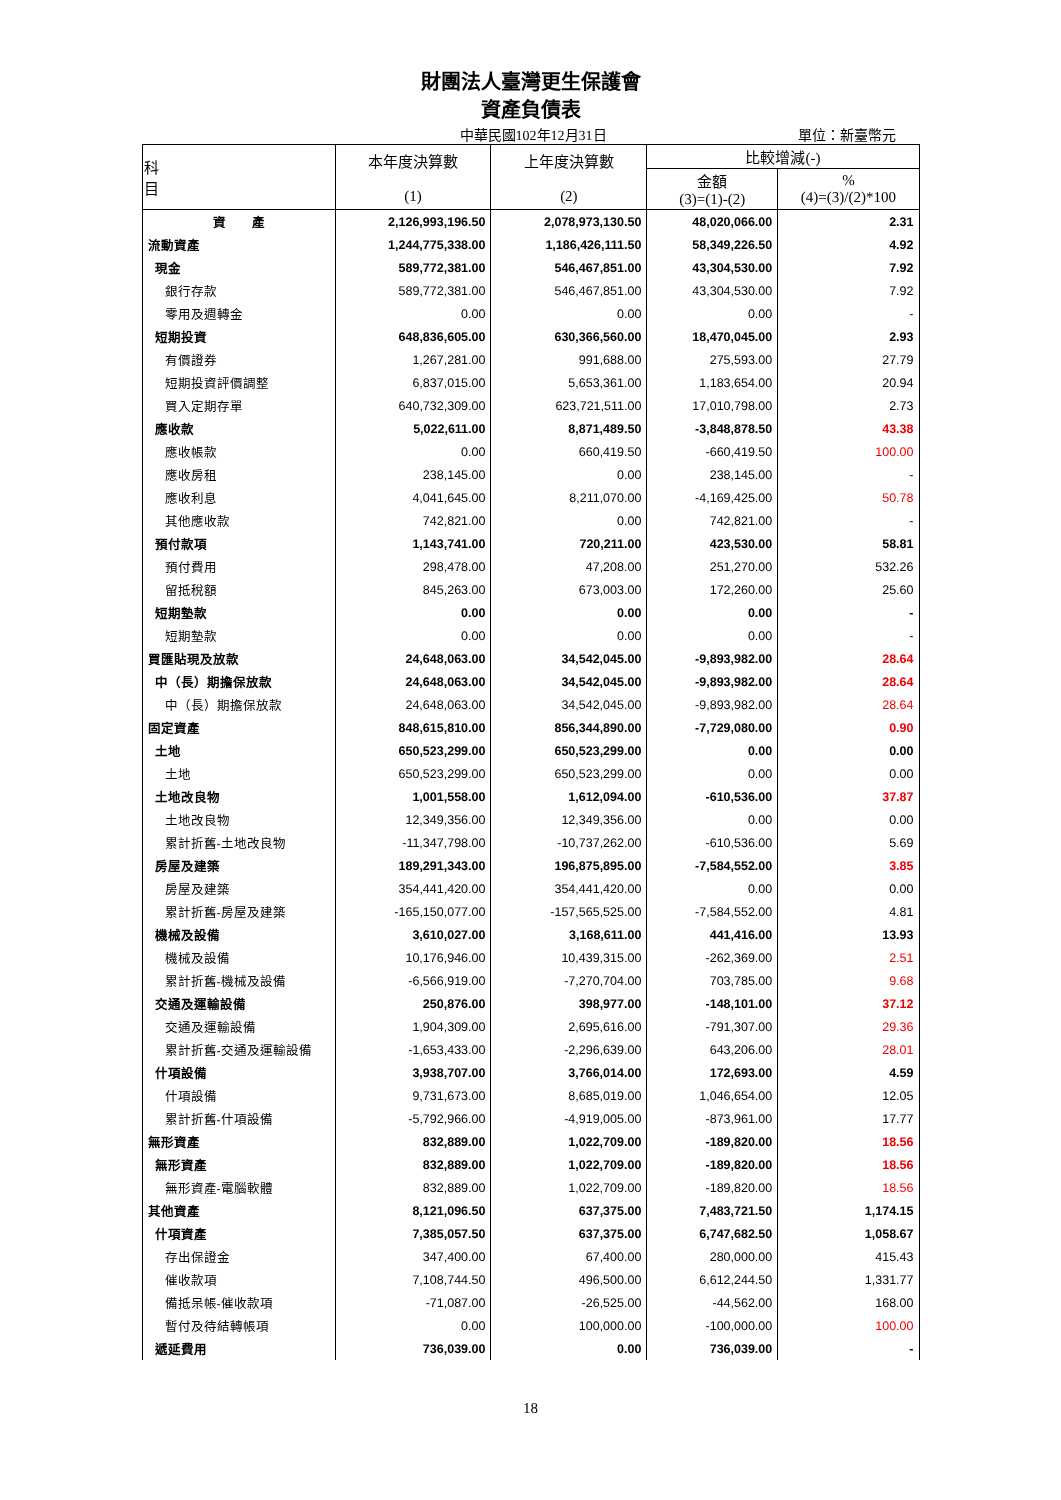財團法人臺灣更生保護會
資產負債表
中華民國102年12月31日 單位：新臺幣元
| 科 目 | 本年度決算數 (1) | 上年度決算數 (2) | 比較增減(-) | |
| --- | --- | --- | --- | --- |
| | | | 金額 (3)=(1)-(2) | % (4)=(3)/(2)*100 |
| 資 產 | 2,126,993,196.50 | 2,078,973,130.50 | 48,020,066.00 | 2.31 |
| 流動資產 | 1,244,775,338.00 | 1,186,426,111.50 | 58,349,226.50 | 4.92 |
| 現金 | 589,772,381.00 | 546,467,851.00 | 43,304,530.00 | 7.92 |
| 銀行存款 | 589,772,381.00 | 546,467,851.00 | 43,304,530.00 | 7.92 |
| 零用及週轉金 | 0.00 | 0.00 | 0.00 | - |
| 短期投資 | 648,836,605.00 | 630,366,560.00 | 18,470,045.00 | 2.93 |
| 有價證券 | 1,267,281.00 | 991,688.00 | 275,593.00 | 27.79 |
| 短期投資評價調整 | 6,837,015.00 | 5,653,361.00 | 1,183,654.00 | 20.94 |
| 買入定期存單 | 640,732,309.00 | 623,721,511.00 | 17,010,798.00 | 2.73 |
| 應收款 | 5,022,611.00 | 8,871,489.50 | -3,848,878.50 | 43.38 |
| 應收帳款 | 0.00 | 660,419.50 | -660,419.50 | 100.00 |
| 應收房租 | 238,145.00 | 0.00 | 238,145.00 | - |
| 應收利息 | 4,041,645.00 | 8,211,070.00 | -4,169,425.00 | 50.78 |
| 其他應收款 | 742,821.00 | 0.00 | 742,821.00 | - |
| 預付款項 | 1,143,741.00 | 720,211.00 | 423,530.00 | 58.81 |
| 預付費用 | 298,478.00 | 47,208.00 | 251,270.00 | 532.26 |
| 留抵稅額 | 845,263.00 | 673,003.00 | 172,260.00 | 25.60 |
| 短期墊款 | 0.00 | 0.00 | 0.00 | - |
| 短期墊款 | 0.00 | 0.00 | 0.00 | - |
| 買匯貼現及放款 | 24,648,063.00 | 34,542,045.00 | -9,893,982.00 | 28.64 |
| 中（長）期擔保放款 | 24,648,063.00 | 34,542,045.00 | -9,893,982.00 | 28.64 |
| 中（長）期擔保放款 | 24,648,063.00 | 34,542,045.00 | -9,893,982.00 | 28.64 |
| 固定資產 | 848,615,810.00 | 856,344,890.00 | -7,729,080.00 | 0.90 |
| 土地 | 650,523,299.00 | 650,523,299.00 | 0.00 | 0.00 |
| 土地 | 650,523,299.00 | 650,523,299.00 | 0.00 | 0.00 |
| 土地改良物 | 1,001,558.00 | 1,612,094.00 | -610,536.00 | 37.87 |
| 土地改良物 | 12,349,356.00 | 12,349,356.00 | 0.00 | 0.00 |
| 累計折舊-土地改良物 | -11,347,798.00 | -10,737,262.00 | -610,536.00 | 5.69 |
| 房屋及建築 | 189,291,343.00 | 196,875,895.00 | -7,584,552.00 | 3.85 |
| 房屋及建築 | 354,441,420.00 | 354,441,420.00 | 0.00 | 0.00 |
| 累計折舊-房屋及建築 | -165,150,077.00 | -157,565,525.00 | -7,584,552.00 | 4.81 |
| 機械及設備 | 3,610,027.00 | 3,168,611.00 | 441,416.00 | 13.93 |
| 機械及設備 | 10,176,946.00 | 10,439,315.00 | -262,369.00 | 2.51 |
| 累計折舊-機械及設備 | -6,566,919.00 | -7,270,704.00 | 703,785.00 | 9.68 |
| 交通及運輸設備 | 250,876.00 | 398,977.00 | -148,101.00 | 37.12 |
| 交通及運輸設備 | 1,904,309.00 | 2,695,616.00 | -791,307.00 | 29.36 |
| 累計折舊-交通及運輸設備 | -1,653,433.00 | -2,296,639.00 | 643,206.00 | 28.01 |
| 什項設備 | 3,938,707.00 | 3,766,014.00 | 172,693.00 | 4.59 |
| 什項設備 | 9,731,673.00 | 8,685,019.00 | 1,046,654.00 | 12.05 |
| 累計折舊-什項設備 | -5,792,966.00 | -4,919,005.00 | -873,961.00 | 17.77 |
| 無形資產 | 832,889.00 | 1,022,709.00 | -189,820.00 | 18.56 |
| 無形資產 | 832,889.00 | 1,022,709.00 | -189,820.00 | 18.56 |
| 無形資產-電腦軟體 | 832,889.00 | 1,022,709.00 | -189,820.00 | 18.56 |
| 其他資產 | 8,121,096.50 | 637,375.00 | 7,483,721.50 | 1,174.15 |
| 什項資產 | 7,385,057.50 | 637,375.00 | 6,747,682.50 | 1,058.67 |
| 存出保證金 | 347,400.00 | 67,400.00 | 280,000.00 | 415.43 |
| 催收款項 | 7,108,744.50 | 496,500.00 | 6,612,244.50 | 1,331.77 |
| 備抵呆帳-催收款項 | -71,087.00 | -26,525.00 | -44,562.00 | 168.00 |
| 暫付及待結轉帳項 | 0.00 | 100,000.00 | -100,000.00 | 100.00 |
| 遞延費用 | 736,039.00 | 0.00 | 736,039.00 | - |
18